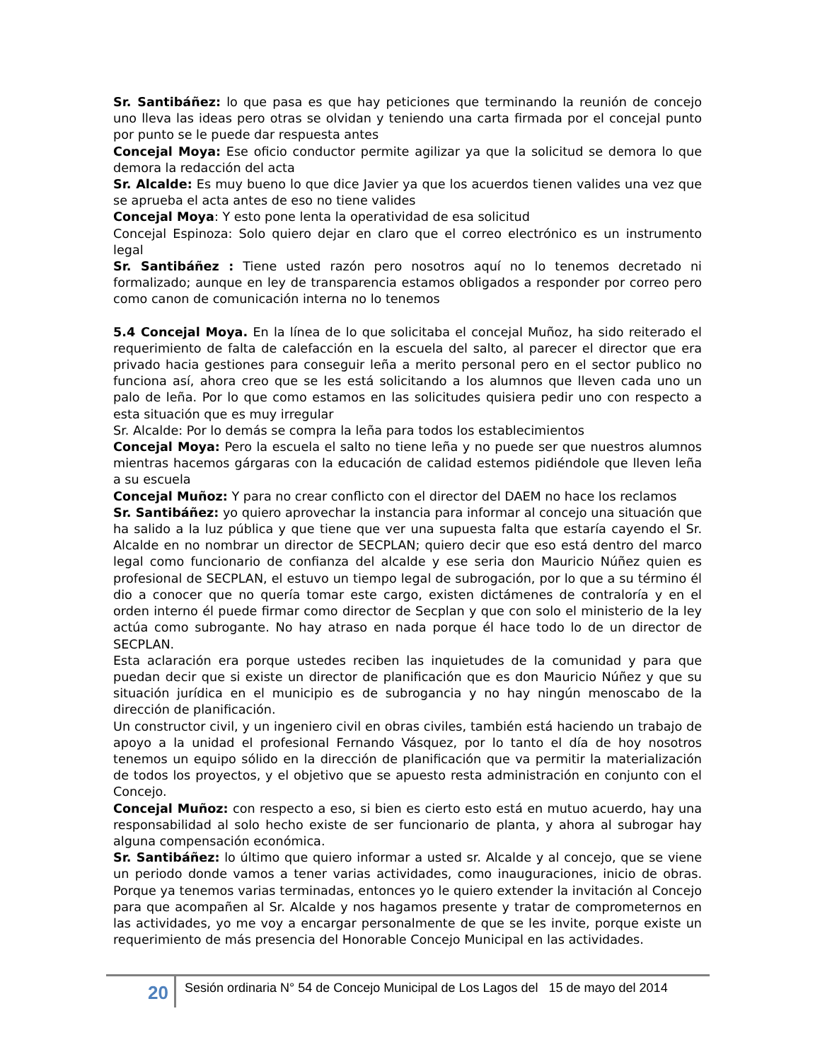Sr. Santibáñez: lo que pasa es que hay peticiones que terminando la reunión de concejo uno lleva las ideas pero otras se olvidan y teniendo una carta firmada por el concejal punto por punto se le puede dar respuesta antes
Concejal Moya: Ese oficio conductor permite agilizar ya que la solicitud se demora lo que demora la redacción del acta
Sr. Alcalde: Es muy bueno lo que dice Javier ya que los acuerdos tienen valides una vez que se aprueba el acta antes de eso no tiene valides
Concejal Moya: Y esto pone lenta la operatividad de esa solicitud
Concejal Espinoza: Solo quiero dejar en claro que el correo electrónico es un instrumento legal
Sr. Santibáñez : Tiene usted razón pero nosotros aquí no lo tenemos decretado ni formalizado; aunque en ley de transparencia estamos obligados a responder por correo pero como canon de comunicación interna no lo tenemos
5.4 Concejal Moya. En la línea de lo que solicitaba el concejal Muñoz, ha sido reiterado el requerimiento de falta de calefacción en la escuela del salto, al parecer el director que era privado hacia gestiones para conseguir leña a merito personal pero en el sector publico no funciona así, ahora creo que se les está solicitando a los alumnos que lleven cada uno un palo de leña. Por lo que como estamos en las solicitudes quisiera pedir uno con respecto a esta situación que es muy irregular
Sr. Alcalde: Por lo demás se compra la leña para todos los establecimientos
Concejal Moya: Pero la escuela el salto no tiene leña y no puede ser que nuestros alumnos mientras hacemos gárgaras con la educación de calidad estemos pidiéndole que lleven leña a su escuela
Concejal Muñoz: Y para no crear conflicto con el director del DAEM no hace los reclamos
Sr. Santibáñez: yo quiero aprovechar la instancia para informar al concejo una situación que ha salido a la luz pública y que tiene que ver una supuesta falta que estaría cayendo el Sr. Alcalde en no nombrar un director de SECPLAN; quiero decir que eso está dentro del marco legal como funcionario de confianza del alcalde y ese seria don Mauricio Núñez quien es profesional de SECPLAN, el estuvo un tiempo legal de subrogación, por lo que a su término él dio a conocer que no quería tomar este cargo, existen dictámenes de contraloría y en el orden interno él puede firmar como director de Secplan y que con solo el ministerio de la ley actúa como subrogante. No hay atraso en nada porque él hace todo lo de un director de SECPLAN.
Esta aclaración era porque ustedes reciben las inquietudes de la comunidad y para que puedan decir que si existe un director de planificación que es don Mauricio Núñez y que su situación jurídica en el municipio es de subrogancia y no hay ningún menoscabo de la dirección de planificación.
Un constructor civil, y un ingeniero civil en obras civiles, también está haciendo un trabajo de apoyo a la unidad el profesional Fernando Vásquez, por lo tanto el día de hoy nosotros tenemos un equipo sólido en la dirección de planificación que va permitir la materialización de todos los proyectos, y el objetivo que se apuesto resta administración en conjunto con el Concejo.
Concejal Muñoz: con respecto a eso, si bien es cierto esto está en mutuo acuerdo, hay una responsabilidad al solo hecho existe de ser funcionario de planta, y ahora al subrogar hay alguna compensación económica.
Sr. Santibáñez: lo último que quiero informar a usted sr. Alcalde y al concejo, que se viene un periodo donde vamos a tener varias actividades, como inauguraciones, inicio de obras. Porque ya tenemos varias terminadas, entonces yo le quiero extender la invitación al Concejo para que acompañen al Sr. Alcalde y nos hagamos presente y tratar de comprometernos en las actividades, yo me voy a encargar personalmente de que se les invite, porque existe un requerimiento de más presencia del Honorable Concejo Municipal en las actividades.
20
Sesión ordinaria N° 54 de Concejo Municipal de Los Lagos del 15 de mayo del 2014